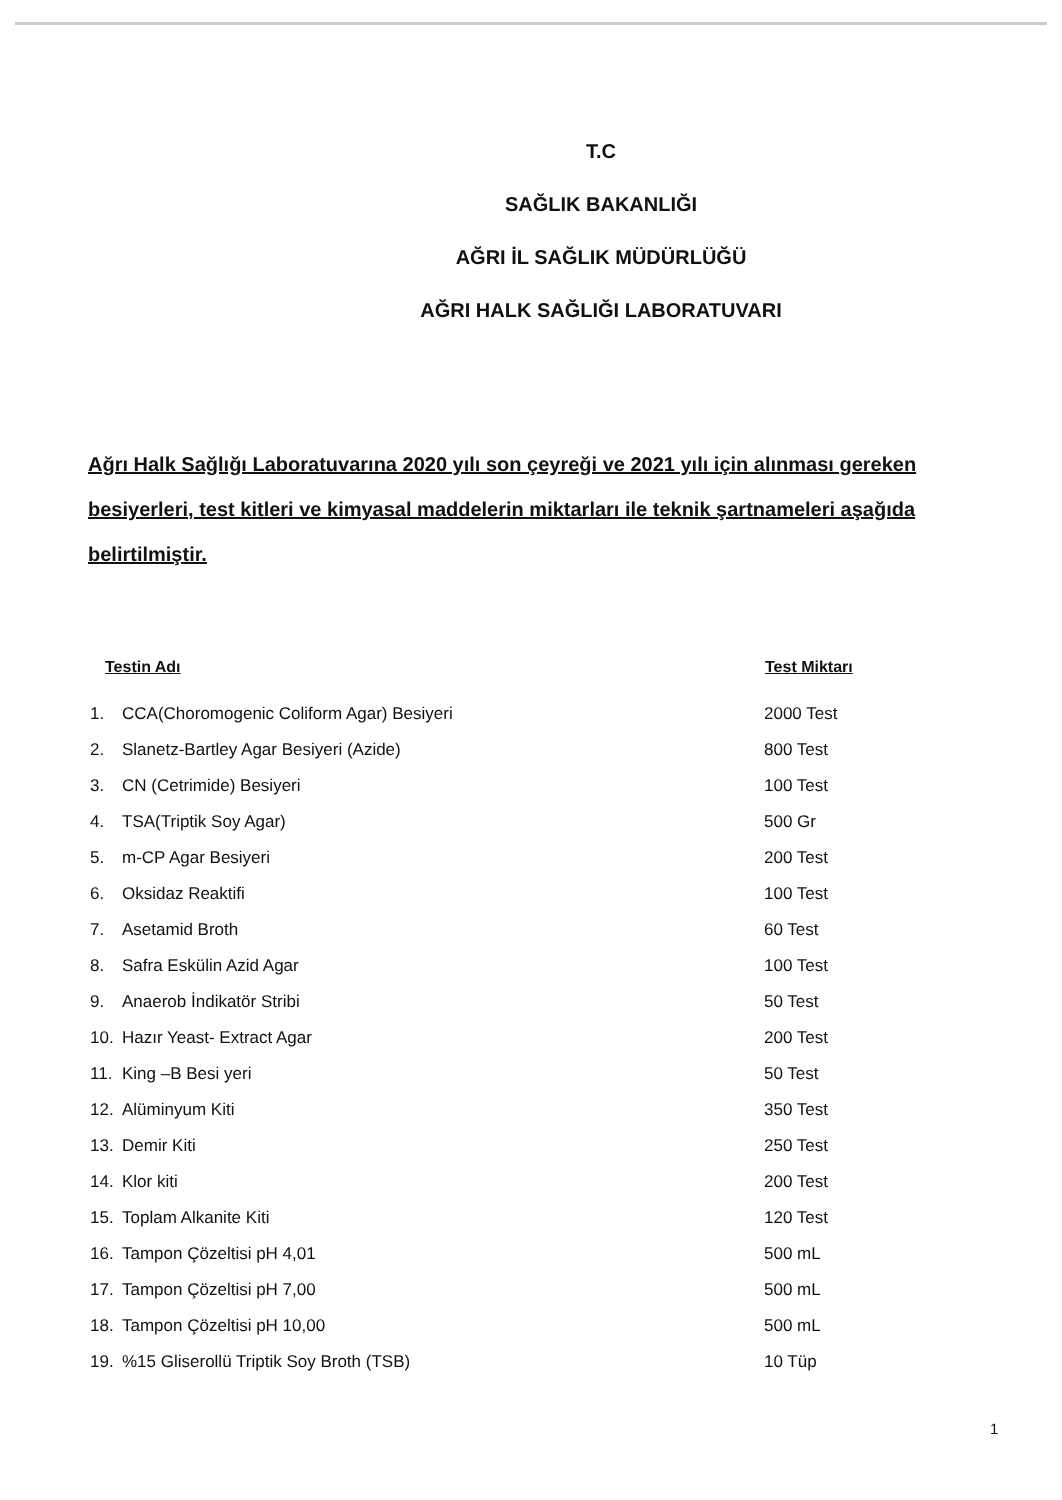T.C
SAĞLIK BAKANLIĞI
AĞRI İL SAĞLIK MÜDÜRLÜĞÜ
AĞRI HALK SAĞLIĞI LABORATUVARI
Ağrı Halk Sağlığı Laboratuvarına 2020 yılı son çeyreği ve 2021 yılı için alınması gereken besiyerleri, test kitleri ve kimyasal maddelerin miktarları ile teknik şartnameleri aşağıda belirtilmiştir.
| Testin Adı | | Test Miktarı |
| --- | --- | --- |
| 1. | CCA(Choromogenic Coliform Agar) Besiyeri | 2000 Test |
| 2. | Slanetz-Bartley Agar Besiyeri (Azide) | 800 Test |
| 3. | CN (Cetrimide) Besiyeri | 100 Test |
| 4. | TSA(Triptik Soy Agar) | 500 Gr |
| 5. | m-CP Agar Besiyeri | 200 Test |
| 6. | Oksidaz Reaktifi | 100 Test |
| 7. | Asetamid Broth | 60 Test |
| 8. | Safra Eskülin Azid Agar | 100 Test |
| 9. | Anaerob İndikatör Stribi | 50 Test |
| 10. | Hazır Yeast- Extract Agar | 200 Test |
| 11. | King –B Besi yeri | 50 Test |
| 12. | Alüminyum Kiti | 350 Test |
| 13. | Demir Kiti | 250 Test |
| 14. | Klor kiti | 200 Test |
| 15. | Toplam Alkanite Kiti | 120 Test |
| 16. | Tampon Çözeltisi pH 4,01 | 500 mL |
| 17. | Tampon Çözeltisi pH 7,00 | 500 mL |
| 18. | Tampon Çözeltisi pH 10,00 | 500 mL |
| 19. | %15 Gliserollü Triptik Soy Broth (TSB) | 10 Tüp |
1